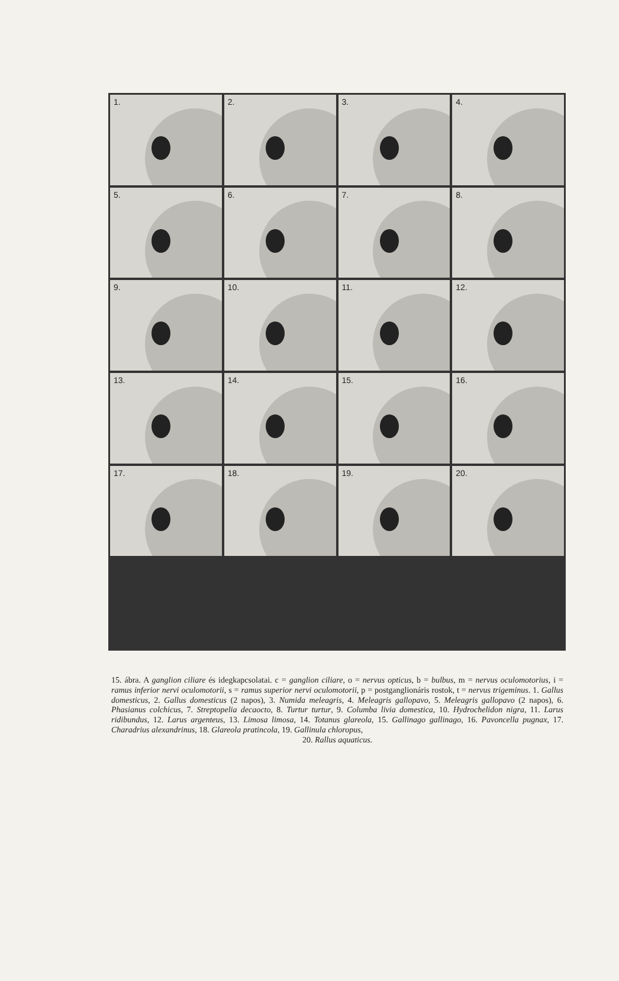1.
2.
3.
4.
5.
6.
7.
8.
9.
10.
11.
12.
13.
14.
15.
16.
17.
18.
19.
20.
15. ábra. A ganglion ciliare és idegkapcsolatai. c = ganglion ciliare, o = nervus opticus, b = bulbus, m = nervus oculomotorius, i = ramus inferior nervi oculomotorii, s = ramus superior nervi oculomotorii, p = postganglionáris rostok, t = nervus trigeminus. 1. Gallus domesticus, 2. Gallus domesticus (2 napos), 3. Numida meleagris, 4. Meleagris gallopavo, 5. Meleagris gallopavo (2 napos), 6. Phasianus colchicus, 7. Streptopelia decaocto, 8. Turtur turtur, 9. Columba livia domestica, 10. Hydrochelidon nigra, 11. Larus ridibundus, 12. Larus argenteus, 13. Limosa limosa, 14. Totanus glareola, 15. Gallinago gallinago, 16. Pavoncella pugnax, 17. Charadrius alexandrinus, 18. Glareola pratincola, 19. Gallinula chloropus,
20. Rallus aquaticus.